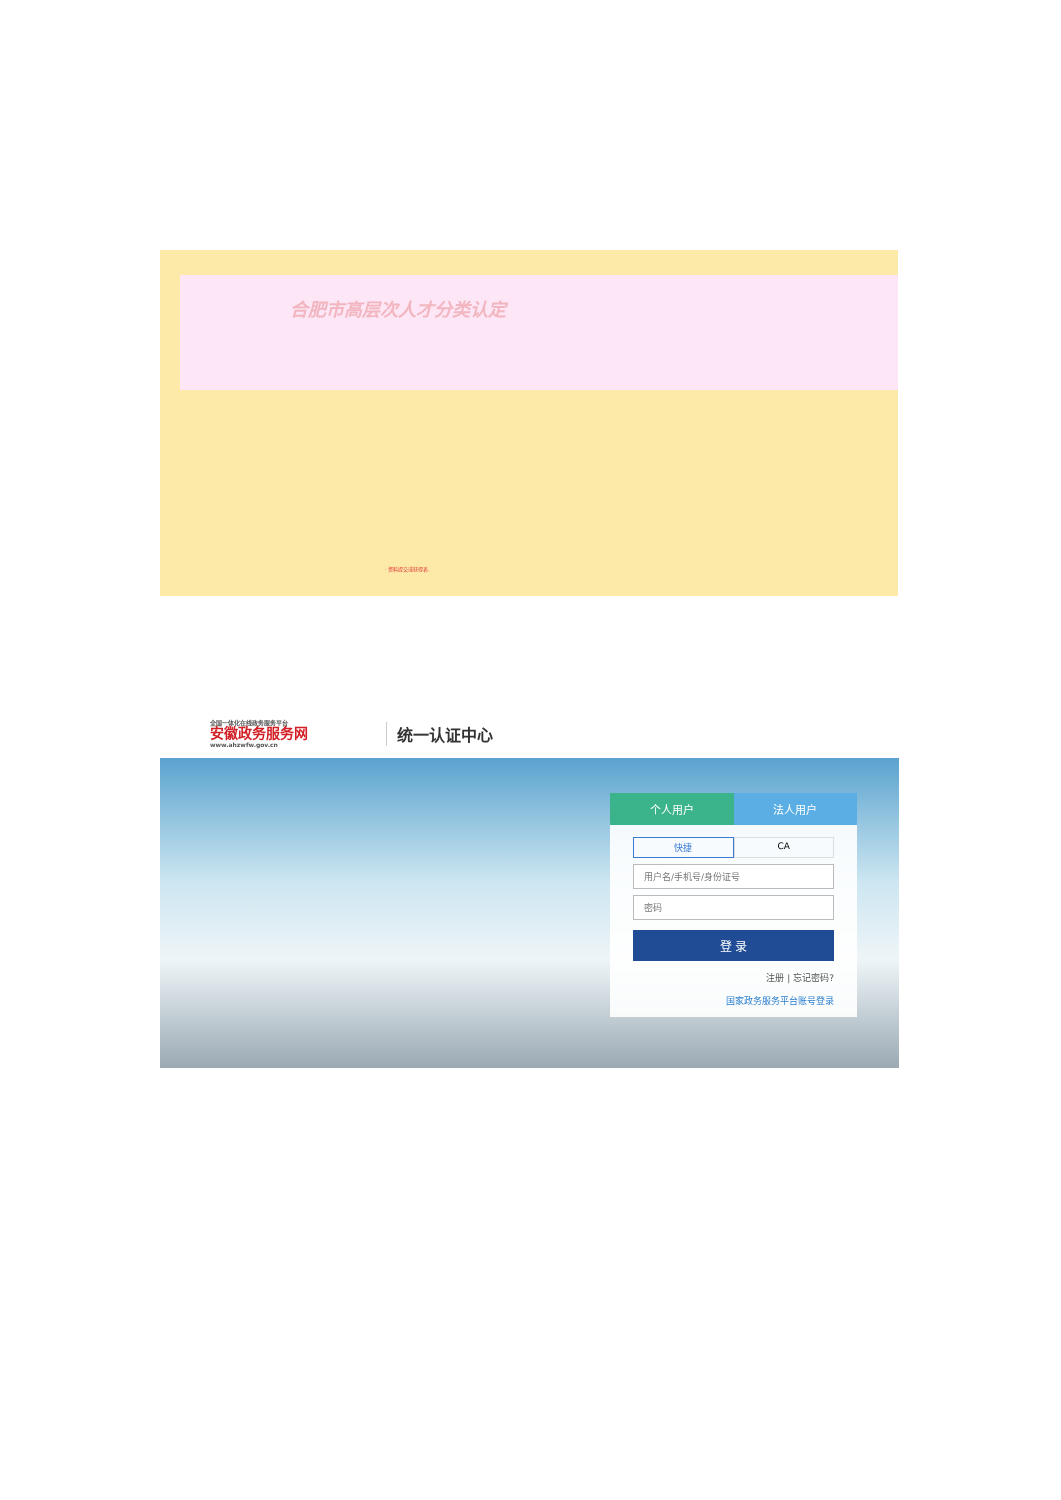合肥市高层次人才分类认定
· 资料提交或获得表.
全国一体化在线政务服务平台
安徽政务服务网
www.ahzwfw.gov.cn
统一认证中心
个人用户 法人用户
快捷 CA
用户名/手机号/身份证号
密码
登 录
注册 | 忘记密码?
国家政务服务平台账号登录